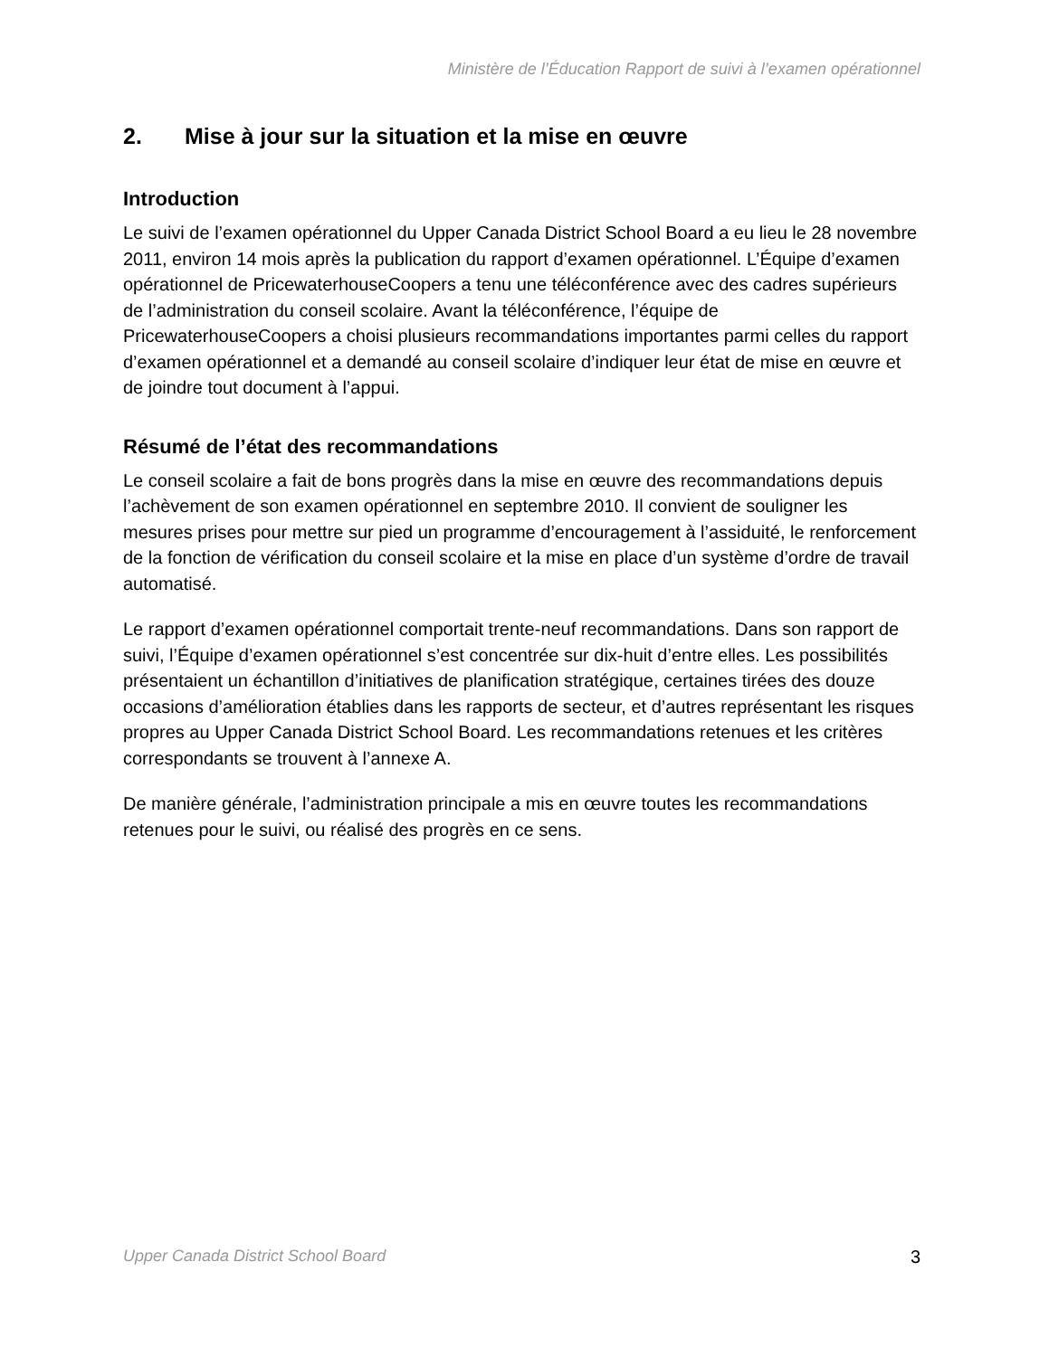Ministère de l’Éducation Rapport de suivi à l’examen opérationnel
2. Mise à jour sur la situation et la mise en œuvre
Introduction
Le suivi de l’examen opérationnel du Upper Canada District School Board a eu lieu le 28 novembre 2011, environ 14 mois après la publication du rapport d’examen opérationnel. L’Équipe d’examen opérationnel de PricewaterhouseCoopers a tenu une téléconférence avec des cadres supérieurs de l’administration du conseil scolaire. Avant la téléconférence, l’équipe de PricewaterhouseCoopers a choisi plusieurs recommandations importantes parmi celles du rapport d’examen opérationnel et a demandé au conseil scolaire d’indiquer leur état de mise en œuvre et de joindre tout document à l’appui.
Résumé de l’état des recommandations
Le conseil scolaire a fait de bons progrès dans la mise en œuvre des recommandations depuis l’achèvement de son examen opérationnel en septembre 2010. Il convient de souligner les mesures prises pour mettre sur pied un programme d’encouragement à l’assiduité, le renforcement de la fonction de vérification du conseil scolaire et la mise en place d’un système d’ordre de travail automatisé.
Le rapport d’examen opérationnel comportait trente-neuf recommandations. Dans son rapport de suivi, l’Équipe d’examen opérationnel s’est concentrée sur dix-huit d’entre elles. Les possibilités présentaient un échantillon d’initiatives de planification stratégique, certaines tirées des douze occasions d’amélioration établies dans les rapports de secteur, et d’autres représentant les risques propres au Upper Canada District School Board. Les recommandations retenues et les critères correspondants se trouvent à l’annexe A.
De manière générale, l’administration principale a mis en œuvre toutes les recommandations retenues pour le suivi, ou réalisé des progrès en ce sens.
Upper Canada District School Board 3